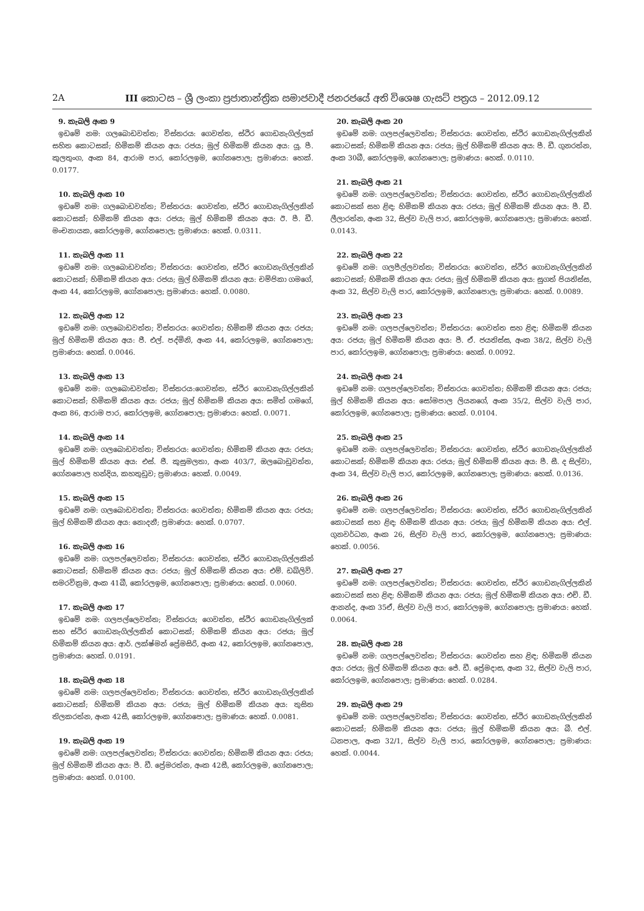2A III කොටස – ශ්‍රී ලංකා ප්‍රජාතාන්ත්‍රික සමාජවාදී ජනරජයේ අති විශෙෂ ගැසට් පත්‍රය – 2012.09.12
9. කැබලි අංක 9
ඉඩමේ නම: ගලබොඩවත්ත; විස්තරය: ගෙවත්ත, ස්ථිර ගොඩනැගිල්ලක් සහිත කොටසක්; හිමිකම් කියන අය: රජය; මුල් හිමිකම් කියන අය: යූ. පී. කුලතුංග, අංක 84, ආරාම පාර, කෝරලඉම, ගෝනපොල; ප්‍රමාණය: හෙක්. 0.0177.
10. කැබලි අංක 10
ඉඩමේ නම: ගලබොඩවත්ත; විස්තරය: ගෙවත්ත, ස්ථිර ගොඩනැගිල්ලකින් කොටසක්; හිමිකම් කියන අය: රජය; මුල් හිමිකම් කියන අය: ඊ. පී. ඩී. මංචනායක, කෝරලඉම, ගෝනපොල; ප්‍රමාණය: හෙක්. 0.0311.
11. කැබලි අංක 11
ඉඩමේ නම: ගලබොඩවත්ත; විස්තරය: ගෙවත්ත, ස්ථිර ගොඩනැගිල්ලකින් කොටසක්; හිමිකම් කියන අය: රජය; මුල් හිමිකම් කියන අය: චම්පිකා ගමගේ, අංක 44, කෝරලඉම, ගෝනපොල; ප්‍රමාණය: හෙක්. 0.0080.
12. කැබලි අංක 12
ඉඩමේ නම: ගලබොඩවත්ත; විස්තරය: ගෙවත්ත; හිමිකම් කියන අය: රජය; මුල් හිමිකම් කියන අය: ජී. එල්. පද්මිනි, අංක 44, කෝරලඉම, ගෝනපොල; ප්‍රමාණය: හෙක්. 0.0046.
13. කැබලි අංක 13
ඉඩමේ නම: ගලබොඩවත්ත; විස්තරය:ගෙවත්ත, ස්ථිර ගොඩනැගිල්ලකින් කොටසක්; හිමිකම් කියන අය: රජය; මුල් හිමිකම් කියන අය: සමිත් ගමගේ, අංක 86, ආරාම පාර, කෝරලඉම, ගෝනපොල; ප්‍රමාණය: හෙක්. 0.0071.
14. කැබලි අංක 14
ඉඩමේ නම: ගලබොඩවත්ත; විස්තරය: ගෙවත්ත; හිමිකම් කියන අය: රජය; මුල් හිමිකම් කියන අය: එස්. ජී. කුසුමලතා, අංක 403/7, ඔලබොඩුවත්ත, ගෝනපොල හන්දිය, කහතුඩුව; ප්‍රමාණය: හෙක්. 0.0049.
15. කැබලි අංක 15
ඉඩමේ නම: ගලබොඩවත්ත; විස්තරය: ගෙවත්ත; හිමිකම් කියන අය: රජය; මුල් හිමිකම් කියන අය: නොදනී; ප්‍රමාණය: හෙක්. 0.0707.
16. කැබලි අංක 16
ඉඩමේ නම: ගලපල්ලෙවත්ත; විස්තරය: ගෙවත්ත, ස්ථිර ගොඩනැගිල්ලකින් කොටසක්; හිමිකම් කියන අය: රජය; මුල් හිමිකම් කියන අය: එම්. ඩබ්ලිව්. සමරවික්‍රම, අංක 41බී, කෝරලඉම, ගෝනපොල; ප්‍රමාණය: හෙක්. 0.0060.
17. කැබලි අංක 17
ඉඩමේ නම: ගලපල්ලෙවත්ත; විස්තරය; ගෙවත්ත, ස්ථිර ගොඩනැගිල්ලක් සහ ස්ථිර ගොඩනැගිල්ලකින් කොටසක්; හිමිකම් කියන අය: රජය; මුල් හිමිකම් කියන අය: ආර්. ලක්ෂ්මන් ප්‍රේමසිරි, අංක 42, කෝරලඉම, ගෝනපොල, ප්‍රමාණය: හෙක්. 0.0191.
18. කැබලි අංක 18
ඉඩමේ නම: ගලපල්ලෙවත්ත; විස්තරය: ගෙවත්ත, ස්ථිර ගොඩනැගිල්ලකින් කොටසක්; හිමිකම් කියන අය: රජය; මුල් හිමිකම් කියන අය: තුසිත තිලකරත්න, අංක 42සී, කෝරලඉම, ගෝනපොල; ප්‍රමාණය: හෙක්. 0.0081.
19. කැබලි අංක 19
ඉඩමේ නම: ගලපල්ලෙවත්ත; විස්තරය: ගෙවත්ත; හිමිකම් කියන අය: රජය; මුල් හිමිකම් කියන අය: පී. ඩී. ප්‍රේමරත්න, අංක 42සී, කෝරලඉම, ගෝනපොල; ප්‍රමාණය: හෙක්. 0.0100.
20. කැබලි අංක 20
ඉඩමේ නම: ගලපල්ලෙවත්ත; විස්තරය: ගෙවත්ත, ස්ථිර ගොඩනැගිල්ලකින් කොටසක්; හිමිකම් කියන අය: රජය; මුල් හිමිකම් කියන අය: පී. ඩී. ගුනරත්න, අංක 30බී, කෝරලඉම, ගෝනපොල; ප්‍රමාණය: හෙක්. 0.0110.
21. කැබලි අංක 21
ඉඩමේ නම: ගලපල්ලෙවත්ත; විස්තරය: ගෙවත්ත, ස්ථිර ගොඩනැගිල්ලකින් කොටසක් සහ ළිඳ; හිමිකම් කියන අය: රජය; මුල් හිමිකම් කියන අය: පී. ඩී. ලීලාරත්න, අංක 32, සිල්ව වැලි පාර, කෝරලඉම, ගෝනපොල; ප්‍රමාණය: හෙක්. 0.0143.
22. කැබලි අංක 22
ඉඩමේ නම: ගලපීල්ලවත්ත; විස්තරය: ගෙවත්ත, ස්ථිර ගොඩනැගිල්ලකින් කොටසක්; හිමිකම් කියන අය: රජය; මුල් හිමිකම් කියන අය: සුගත් පියතිස්ස, අංක 32, සිල්ව වැලි පාර, කෝරලඉම, ගෝනපොල; ප්‍රමාණය: හෙක්. 0.0089.
23. කැබලි අංක 23
ඉඩමේ නම: ගලපල්ලෙවත්ත; විස්තරය: ගෙවත්ත සහ ළිඳ; හිමිකම් කියන අය: රජය; මුල් හිමිකම් කියන අය: පී. ඒ. ජයතිස්ස, අංක 38/2, සිල්ව වැලි පාර, කෝරලඉම, ගෝනපොල; ප්‍රමාණය: හෙක්. 0.0092.
24. කැබලි අංක 24
ඉඩමේ නම: ගලපල්ලෙවත්ත; විස්තරය: ගෙවත්ත; හිමිකම් කියන අය: රජය; මුල් හිමිකම් කියන අය: සෝමපාල ලියනගේ, අංක 35/2, සිල්ව වැලි පාර, කෝරලඉම, ගෝනපොල; ප්‍රමාණය: හෙක්. 0.0104.
25. කැබලි අංක 25
ඉඩමේ නම: ගලපල්ලෙවත්ත; විස්තරය: ගෙවත්ත, ස්ථිර ගොඩනැගිල්ලකින් කොටසක්; හිමිකම් කියන අය: රජය; මුල් හිමිකම් කියන අය: පී. සී. ද සිල්වා, අංක 34, සිල්ව වැලි පාර, කෝරලඉම, ගෝනපොල; ප්‍රමාණය: හෙක්. 0.0136.
26. කැබලි අංක 26
ඉඩමේ නම: ගලපල්ලෙවත්ත; විස්තරය: ගෙවත්ත, ස්ථිර ගොඩනැගිල්ලකින් කොටසක් සහ ළිඳ; හිමිකම් කියන අය: රජය; මුල් හිමිකම් කියන අය: එල්. ගුනවර්ධන, අංක 26, සිල්ව වැලි පාර, කෝරලඉම, ගෝනපොල; ප්‍රමාණය: හෙක්. 0.0056.
27. කැබලි අංක 27
ඉඩමේ නම: ගලපල්ලෙවත්ත; විස්තරය: ගෙවත්ත, ස්ථිර ගොඩනැගිල්ලකින් කොටසක් සහ ළිඳ; හිමිකම් කියන අය: රජය; මුල් හිමිකම් කියන අය: එච්. ඩී. ආනන්ද, අංක 35ඒ, සිල්ව වැලි පාර, කෝරලඉම, ගෝනපොල; ප්‍රමාණය: හෙක්. 0.0064.
28. කැබලි අංක 28
ඉඩමේ නම: ගලපල්ලෙවත්ත; විස්තරය: ගෙවත්ත සහ ළිඳ; හිමිකම් කියන අය: රජය; මුල් හිමිකම් කියන අය: ජේ. ඩී. ප්‍රේමදාස, අංක 32, සිල්ව වැලි පාර, කෝරලඉම, ගෝනපොල; ප්‍රමාණය: හෙක්. 0.0284.
29. කැබලි අංක 29
ඉඩමේ නම: ගලපල්ලෙවත්ත; විස්තරය: ගෙවත්ත, ස්ථිර ගොඩනැගිල්ලකින් කොටසක්; හිමිකම් කියන අය: රජය; මුල් හිමිකම් කියන අය: බී. එල්. ධනපාල, අංක 32/1, සිල්ව වැලි පාර, කෝරලඉම, ගෝනපොල; ප්‍රමාණය: හෙක්. 0.0044.